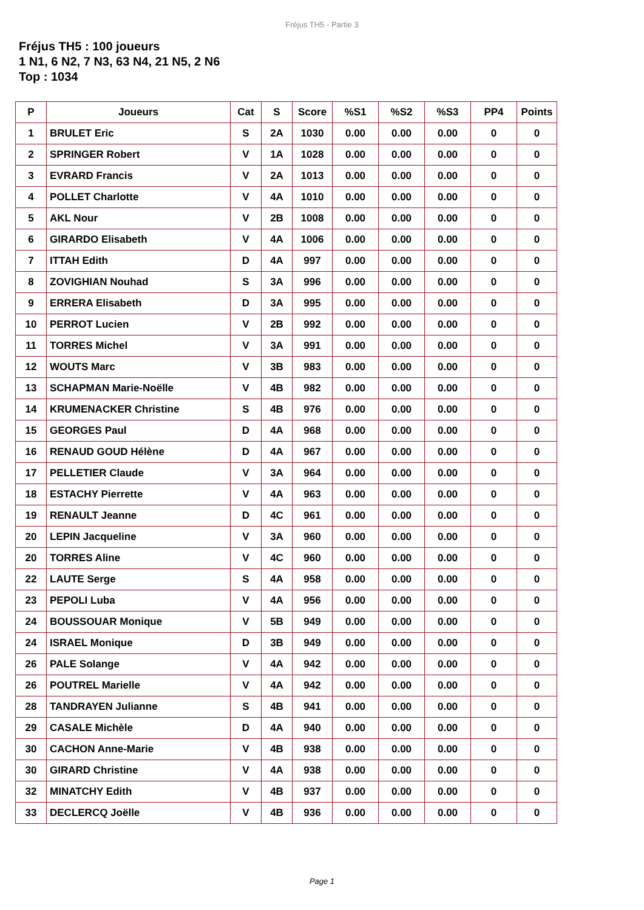Fréjus TH5 - Partie 3
Fréjus TH5 : 100 joueurs
1 N1, 6 N2, 7 N3, 63 N4, 21 N5, 2 N6
Top : 1034
| P | Joueurs | Cat | S | Score | %S1 | %S2 | %S3 | PP4 | Points |
| --- | --- | --- | --- | --- | --- | --- | --- | --- | --- |
| 1 | BRULET Eric | S | 2A | 1030 | 0.00 | 0.00 | 0.00 | 0 | 0 |
| 2 | SPRINGER Robert | V | 1A | 1028 | 0.00 | 0.00 | 0.00 | 0 | 0 |
| 3 | EVRARD Francis | V | 2A | 1013 | 0.00 | 0.00 | 0.00 | 0 | 0 |
| 4 | POLLET Charlotte | V | 4A | 1010 | 0.00 | 0.00 | 0.00 | 0 | 0 |
| 5 | AKL Nour | V | 2B | 1008 | 0.00 | 0.00 | 0.00 | 0 | 0 |
| 6 | GIRARDO Elisabeth | V | 4A | 1006 | 0.00 | 0.00 | 0.00 | 0 | 0 |
| 7 | ITTAH Edith | D | 4A | 997 | 0.00 | 0.00 | 0.00 | 0 | 0 |
| 8 | ZOVIGHIAN Nouhad | S | 3A | 996 | 0.00 | 0.00 | 0.00 | 0 | 0 |
| 9 | ERRERA Elisabeth | D | 3A | 995 | 0.00 | 0.00 | 0.00 | 0 | 0 |
| 10 | PERROT Lucien | V | 2B | 992 | 0.00 | 0.00 | 0.00 | 0 | 0 |
| 11 | TORRES Michel | V | 3A | 991 | 0.00 | 0.00 | 0.00 | 0 | 0 |
| 12 | WOUTS Marc | V | 3B | 983 | 0.00 | 0.00 | 0.00 | 0 | 0 |
| 13 | SCHAPMAN Marie-Noëlle | V | 4B | 982 | 0.00 | 0.00 | 0.00 | 0 | 0 |
| 14 | KRUMENACKER Christine | S | 4B | 976 | 0.00 | 0.00 | 0.00 | 0 | 0 |
| 15 | GEORGES Paul | D | 4A | 968 | 0.00 | 0.00 | 0.00 | 0 | 0 |
| 16 | RENAUD GOUD Hélène | D | 4A | 967 | 0.00 | 0.00 | 0.00 | 0 | 0 |
| 17 | PELLETIER Claude | V | 3A | 964 | 0.00 | 0.00 | 0.00 | 0 | 0 |
| 18 | ESTACHY Pierrette | V | 4A | 963 | 0.00 | 0.00 | 0.00 | 0 | 0 |
| 19 | RENAULT Jeanne | D | 4C | 961 | 0.00 | 0.00 | 0.00 | 0 | 0 |
| 20 | LEPIN Jacqueline | V | 3A | 960 | 0.00 | 0.00 | 0.00 | 0 | 0 |
| 20 | TORRES Aline | V | 4C | 960 | 0.00 | 0.00 | 0.00 | 0 | 0 |
| 22 | LAUTE Serge | S | 4A | 958 | 0.00 | 0.00 | 0.00 | 0 | 0 |
| 23 | PEPOLI Luba | V | 4A | 956 | 0.00 | 0.00 | 0.00 | 0 | 0 |
| 24 | BOUSSOUAR Monique | V | 5B | 949 | 0.00 | 0.00 | 0.00 | 0 | 0 |
| 24 | ISRAEL Monique | D | 3B | 949 | 0.00 | 0.00 | 0.00 | 0 | 0 |
| 26 | PALE Solange | V | 4A | 942 | 0.00 | 0.00 | 0.00 | 0 | 0 |
| 26 | POUTREL Marielle | V | 4A | 942 | 0.00 | 0.00 | 0.00 | 0 | 0 |
| 28 | TANDRAYEN Julianne | S | 4B | 941 | 0.00 | 0.00 | 0.00 | 0 | 0 |
| 29 | CASALE Michèle | D | 4A | 940 | 0.00 | 0.00 | 0.00 | 0 | 0 |
| 30 | CACHON Anne-Marie | V | 4B | 938 | 0.00 | 0.00 | 0.00 | 0 | 0 |
| 30 | GIRARD Christine | V | 4A | 938 | 0.00 | 0.00 | 0.00 | 0 | 0 |
| 32 | MINATCHY Edith | V | 4B | 937 | 0.00 | 0.00 | 0.00 | 0 | 0 |
| 33 | DECLERCQ Joëlle | V | 4B | 936 | 0.00 | 0.00 | 0.00 | 0 | 0 |
Page 1